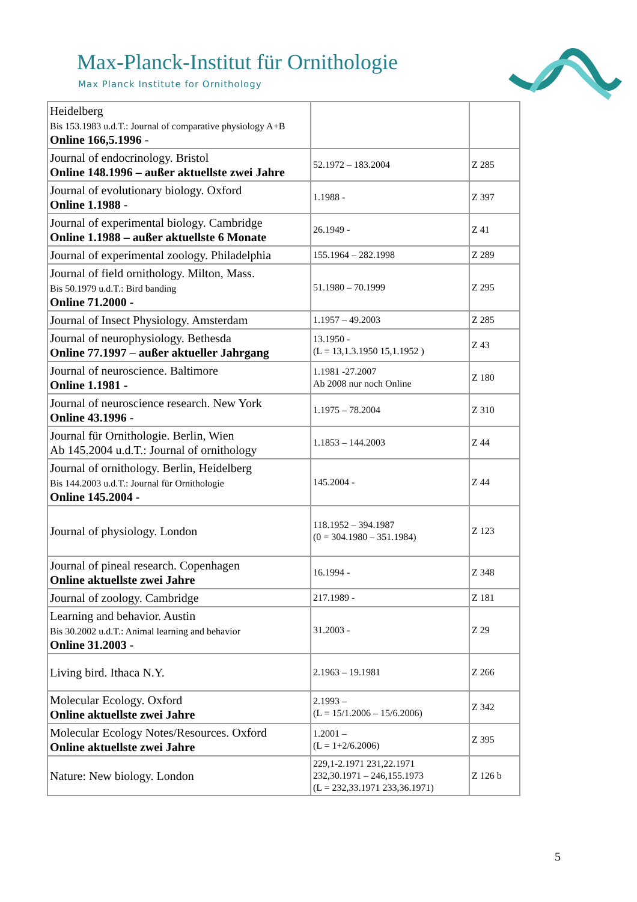Max-Planck-Institut für Ornithologie
Max Planck Institute for Ornithology
| Heidelberg Bis 153.1983 u.d.T.: Journal of comparative physiology A+B Online 166,5.1996 - | | |
| Journal of endocrinology. Bristol Online 148.1996 – außer aktuellste zwei Jahre | 52.1972 – 183.2004 | Z 285 |
| Journal of evolutionary biology. Oxford Online 1.1988 - | 1.1988 - | Z 397 |
| Journal of experimental biology. Cambridge Online 1.1988 – außer aktuellste 6 Monate | 26.1949 - | Z 41 |
| Journal of experimental zoology. Philadelphia | 155.1964 – 282.1998 | Z 289 |
| Journal of field ornithology. Milton, Mass. Bis 50.1979 u.d.T.: Bird banding Online 71.2000 - | 51.1980 – 70.1999 | Z 295 |
| Journal of Insect Physiology. Amsterdam | 1.1957 – 49.2003 | Z 285 |
| Journal of neurophysiology. Bethesda Online 77.1997 – außer aktueller Jahrgang | 13.1950 - (L = 13,1.3.1950 15,1.1952 ) | Z 43 |
| Journal of neuroscience. Baltimore Online 1.1981 - | 1.1981 -27.2007 Ab 2008 nur noch Online | Z 180 |
| Journal of neuroscience research. New York Online 43.1996 - | 1.1975 – 78.2004 | Z 310 |
| Journal für Ornithologie. Berlin, Wien Ab 145.2004 u.d.T.: Journal of ornithology | 1.1853 – 144.2003 | Z 44 |
| Journal of ornithology. Berlin, Heidelberg Bis 144.2003 u.d.T.: Journal für Ornithologie Online 145.2004 - | 145.2004 - | Z 44 |
| Journal of physiology. London | 118.1952 – 394.1987 (0 = 304.1980 – 351.1984) | Z 123 |
| Journal of pineal research. Copenhagen Online aktuellste zwei Jahre | 16.1994 - | Z 348 |
| Journal of zoology. Cambridge | 217.1989 - | Z 181 |
| Learning and behavior. Austin Bis 30.2002 u.d.T.: Animal learning and behavior Online 31.2003 - | 31.2003 - | Z 29 |
| Living bird. Ithaca N.Y. | 2.1963 – 19.1981 | Z 266 |
| Molecular Ecology. Oxford Online aktuellste zwei Jahre | 2.1993 – (L = 15/1.2006 – 15/6.2006) | Z 342 |
| Molecular Ecology Notes/Resources. Oxford Online aktuellste zwei Jahre | 1.2001 – (L = 1+2/6.2006) | Z 395 |
| Nature: New biology. London | 229,1-2.1971 231,22.1971 232,30.1971 – 246,155.1973 (L = 232,33.1971 233,36.1971) | Z 126 b |
5